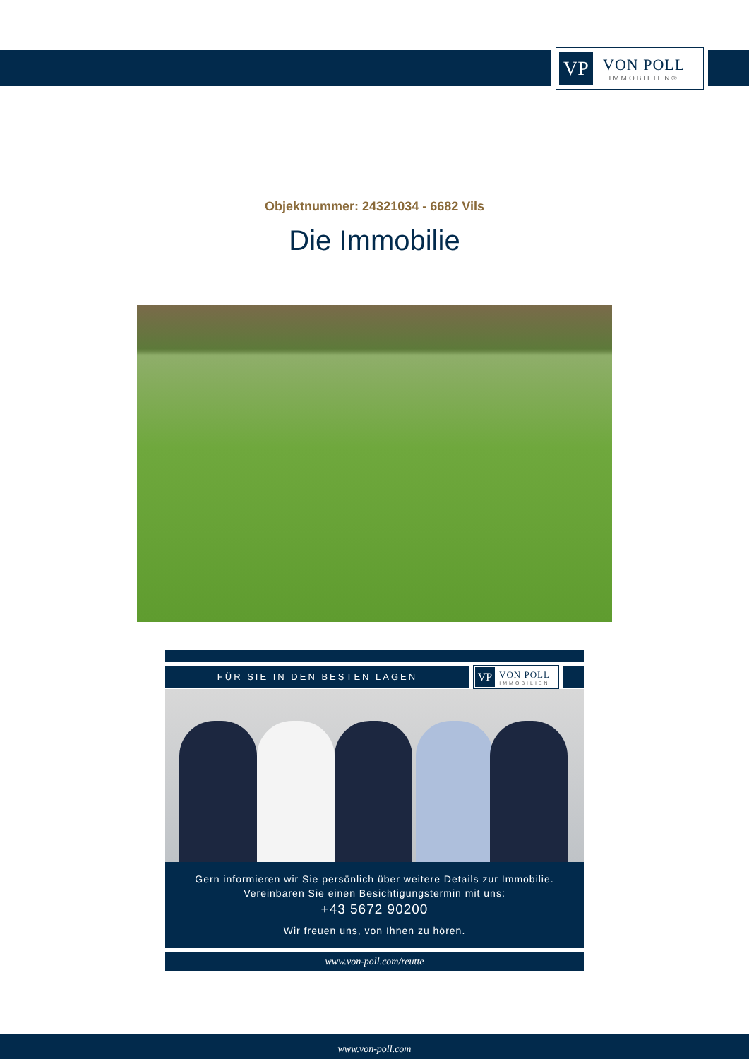VP
VON POLL
IMMOBILIEN®
Objektnummer: 24321034 - 6682 Vils
Die Immobilie
FÜR SIE IN DEN BESTEN LAGEN
VP VON POLL
IMMOBILIEN
Gern informieren wir Sie persönlich über weitere Details zur Immobilie.
Vereinbaren Sie einen Besichtigungstermin mit uns:
+43 5672 90200
Wir freuen uns, von Ihnen zu hören.
www.von-poll.com/reutte
www.von-poll.com